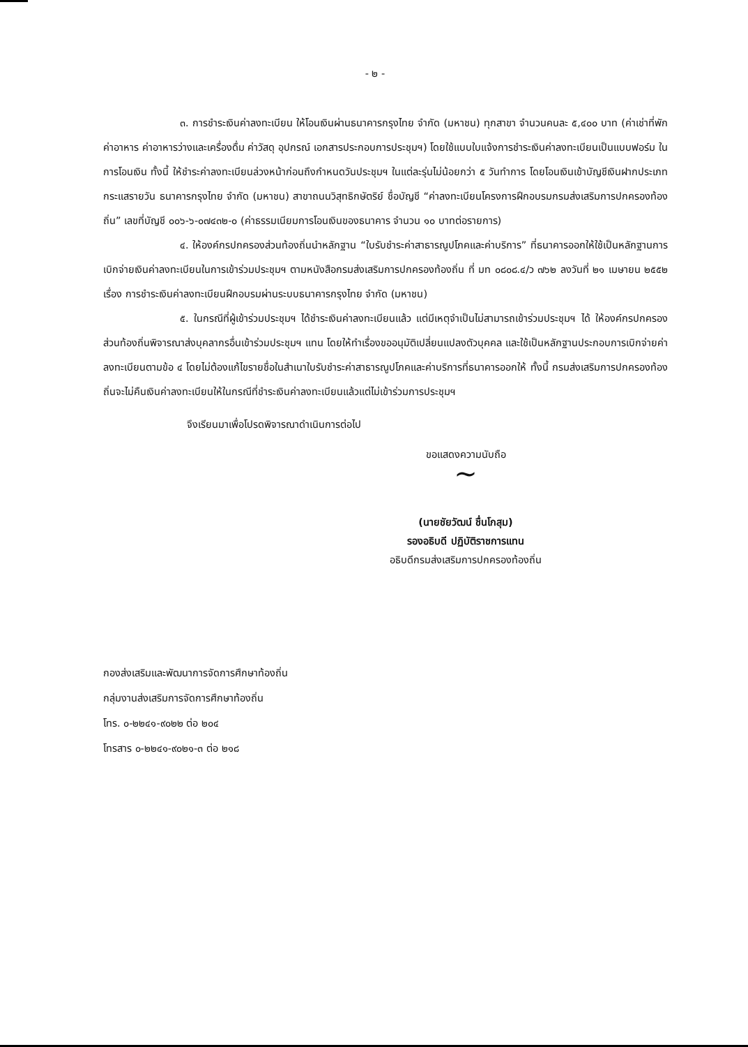- ๒ -
๓. การชำระเงินค่าลงทะเบียน ให้โอนเงินผ่านธนาคารกรุงไทย จำกัด (มหาชน) ทุกสาขา จำนวนคนละ ๕,๔๐๐ บาท (ค่าเช่าที่พัก ค่าอาหาร ค่าอาหารว่างและเครื่องดื่ม ค่าวัสดุ อุปกรณ์ เอกสารประกอบการประชุมฯ) โดยใช้แบบใบแจ้งการชำระเงินค่าลงทะเบียนเป็นแบบฟอร์ม ในการโอนเงิน ทั้งนี้ ให้ชำระค่าลงทะเบียนล่วงหน้าก่อนถึงกำหนดวันประชุมฯ ในแต่ละรุ่นไม่น้อยกว่า ๕ วันทำการ โดยโอนเงินเข้าบัญชีเงินฝากประเภทกระแสรายวัน ธนาคารกรุงไทย จำกัด (มหาชน) สาขาถนนวิสุทธิกษัตริย์ ชื่อบัญชี “ค่าลงทะเบียนโครงการฝึกอบรมกรมส่งเสริมการปกครองท้องถิ่น” เลขที่บัญชี ๐๐๖-๖-๐๗๔๓๒-๐ (ค่าธรรมเนียมการโอนเงินของธนาคาร จำนวน ๑๐ บาทต่อรายการ)
๔. ให้องค์กรปกครองส่วนท้องถิ่นนำหลักฐาน “ใบรับชำระค่าสาธารณูปโภคและค่าบริการ” ที่ธนาคารออกให้ใช้เป็นหลักฐานการเบิกจ่ายเงินค่าลงทะเบียนในการเข้าร่วมประชุมฯ ตามหนังสือกรมส่งเสริมการปกครองท้องถิ่น ที่ มท ๐๘๐๘.๔/ว ๗๖๒ ลงวันที่ ๒๑ เมษายน ๒๕๕๒ เรื่อง การชำระเงินค่าลงทะเบียนฝึกอบรมผ่านระบบธนาคารกรุงไทย จำกัด (มหาชน)
๕. ในกรณีที่ผู้เข้าร่วมประชุมฯ ได้ชำระเงินค่าลงทะเบียนแล้ว แต่มีเหตุจำเป็นไม่สามารถเข้าร่วมประชุมฯ ได้ ให้องค์กรปกครองส่วนท้องถิ่นพิจารณาส่งบุคลากรอื่นเข้าร่วมประชุมฯ แทน โดยให้ทำเรื่องขออนุมัติเปลี่ยนแปลงตัวบุคคล และใช้เป็นหลักฐานประกอบการเบิกจ่ายค่าลงทะเบียนตามข้อ ๔ โดยไม่ต้องแก้ไขรายชื่อในสำเนาใบรับชำระค่าสาธารณูปโภคและค่าบริการที่ธนาคารออกให้ ทั้งนี้ กรมส่งเสริมการปกครองท้องถิ่นจะไม่คืนเงินค่าลงทะเบียนให้ในกรณีที่ชำระเงินค่าลงทะเบียนแล้วแต่ไม่เข้าร่วมการประชุมฯ
จึงเรียนมาเพื่อโปรดพิจารณาดำเนินการต่อไป
ขอแสดงความนับถือ
~
(นายชัยวัฒน์ ชื่นโกสุม)
รองอธิบดี ปฏิบัติราชการแทน
อธิบดีกรมส่งเสริมการปกครองท้องถิ่น
กองส่งเสริมและพัฒนาการจัดการศึกษาท้องถิ่น
กลุ่มงานส่งเสริมการจัดการศึกษาท้องถิ่น
โทร. ๐-๒๒๔๑-๙๐๒๒ ต่อ ๒๐๔
โทรสาร ๐-๒๒๔๑-๙๐๒๑-๓ ต่อ ๒๑๘